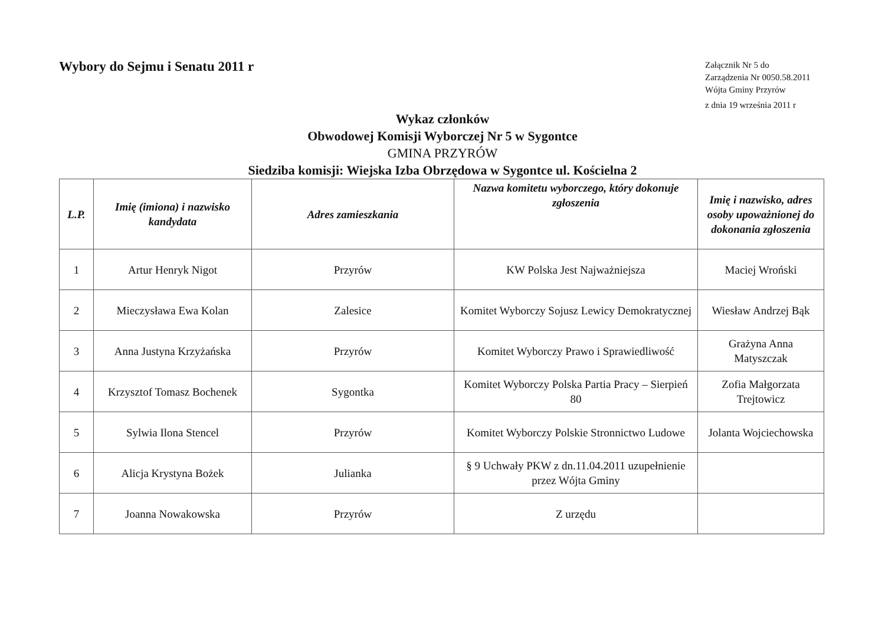Wybory do Sejmu i Senatu 2011 r
Załącznik Nr 5 do
Zarządzenia Nr 0050.58.2011
Wójta Gminy Przyrów
z dnia 19 września 2011 r
Wykaz członków
Obwodowej Komisji Wyborczej Nr 5 w Sygontce
GMINA PRZYRÓW
Siedziba komisji: Wiejska Izba Obrzędowa w Sygontce ul. Kościelna 2
| L.P. | Imię (imiona) i nazwisko kandydata | Adres zamieszkania | Nazwa komitetu wyborczego, który dokonuje zgłoszenia | Imię i nazwisko, adres osoby upoważnionej do dokonania zgłoszenia |
| --- | --- | --- | --- | --- |
| 1 | Artur Henryk Nigot | Przyrów | KW Polska Jest Najważniejsza | Maciej Wroński |
| 2 | Mieczysława Ewa Kolan | Zalesice | Komitet Wyborczy Sojusz Lewicy Demokratycznej | Wiesław Andrzej Bąk |
| 3 | Anna Justyna Krzyżańska | Przyrów | Komitet Wyborczy Prawo i Sprawiedliwość | Grażyna Anna Matyszczak |
| 4 | Krzysztof Tomasz Bochenek | Sygontka | Komitet Wyborczy Polska Partia Pracy – Sierpień 80 | Zofia Małgorzata Trejtowicz |
| 5 | Sylwia Ilona Stencel | Przyrów | Komitet Wyborczy Polskie Stronnictwo Ludowe | Jolanta Wojciechowska |
| 6 | Alicja Krystyna Bożek | Julianka | § 9 Uchwały PKW z dn.11.04.2011 uzupełnienie przez Wójta Gminy | |
| 7 | Joanna Nowakowska | Przyrów | Z urzędu | |